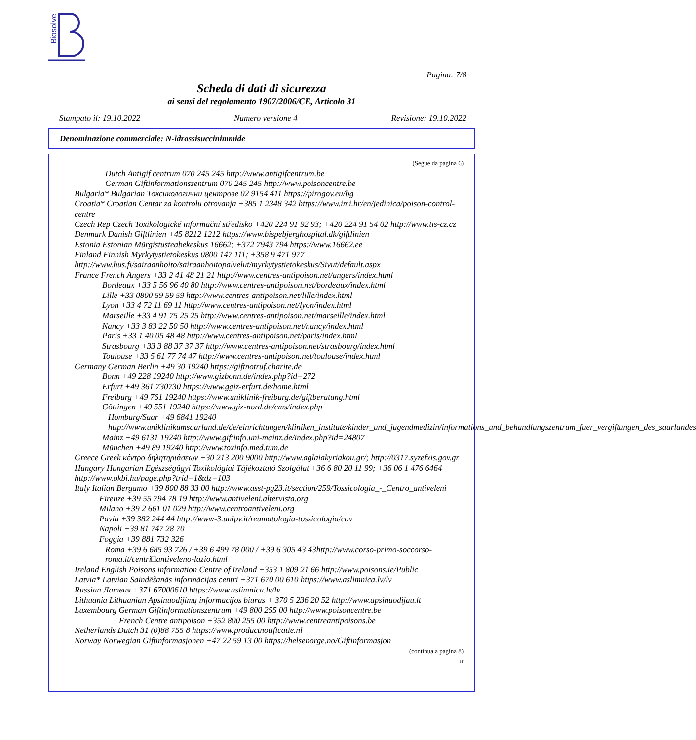Biosolve
Pagina: 7/8
Scheda di dati di sicurezza
ai sensi del regolamento 1907/2006/CE, Articolo 31
Stampato il: 19.10.2022 Numero versione 4 Revisione: 19.10.2022
Denominazione commerciale: N-idrossisuccinimmide
(Segue da pagina 6)
Dutch Antigif centrum 070 245 245 http://www.antigifcentrum.be
German Giftinformationszentrum 070 245 245 http://www.poisoncentre.be
Bulgaria* Bulgarian Токсикологични центрове 02 9154 411 https://pirogov.eu/bg
Croatia* Croatian Centar za kontrolu otrovanja +385 1 2348 342 https://www.imi.hr/en/jedinica/poison-control-centre
Czech Rep Czech Toxikologické informační středisko +420 224 91 92 93; +420 224 91 54 02 http://www.tis-cz.cz
Denmark Danish Giftlinien +45 8212 1212 https://www.bispebjerghospital.dk/giftlinien
Estonia Estonian Mürgistusteabekeskus 16662; +372 7943 794 https://www.16662.ee
Finland Finnish Myrkytystietokeskus 0800 147 111; +358 9 471 977 http://www.hus.fi/sairaanhoito/sairaanhoitopalvelut/myrkytystietokeskus/Sivut/default.aspx
France French Angers +33 2 41 48 21 21 http://www.centres-antipoison.net/angers/index.html
Bordeaux +33 5 56 96 40 80 http://www.centres-antipoison.net/bordeaux/index.html
Lille +33 0800 59 59 59 http://www.centres-antipoison.net/lille/index.html
Lyon +33 4 72 11 69 11 http://www.centres-antipoison.net/lyon/index.html
Marseille +33 4 91 75 25 25 http://www.centres-antipoison.net/marseille/index.html
Nancy +33 3 83 22 50 50 http://www.centres-antipoison.net/nancy/index.html
Paris +33 1 40 05 48 48 http://www.centres-antipoison.net/paris/index.html
Strasbourg +33 3 88 37 37 37 http://www.centres-antipoison.net/strasbourg/index.html
Toulouse +33 5 61 77 74 47 http://www.centres-antipoison.net/toulouse/index.html
Germany German Berlin +49 30 19240 https://giftnotruf.charite.de
Bonn +49 228 19240 http://www.gizbonn.de/index.php?id=272
Erfurt +49 361 730730 https://www.ggiz-erfurt.de/home.html
Freiburg +49 761 19240 https://www.uniklinik-freiburg.de/giftberatung.html
Göttingen +49 551 19240 https://www.giz-nord.de/cms/index.php
Homburg/Saar +49 6841 19240 http://www.uniklinikumsaarland.de/de/einrichtungen/kliniken_institute/kinder_und_jugendmedizin/informations_und_behandlungszentrum_fuer_vergiftungen_des_saarlandes
Mainz +49 6131 19240 http://www.giftinfo.uni-mainz.de/index.php?id=24807
München +49 89 19240 http://www.toxinfo.med.tum.de
Greece Greek κέντρο δηλητηριάσεων +30 213 200 9000 http://www.aglaiakyriakou.gr/; http://0317.syzefxis.gov.gr
Hungary Hungarian Egészségügyi Toxikológiai Tájékoztató Szolgálat +36 6 80 20 11 99; +36 06 1 476 6464 http://www.okbi.hu/page.php?trid=1&dz=103
Italy Italian Bergamo +39 800 88 33 00 http://www.asst-pg23.it/section/259/Tossicologia_-_Centro_antiveleni
Firenze +39 55 794 78 19 http://www.antiveleni.altervista.org
Milano +39 2 661 01 029 http://www.centroantiveleni.org
Pavia +39 382 244 44 http://www-3.unipv.it/reumatologia-tossicologia/cav
Napoli +39 81 747 28 70
Foggia +39 881 732 326
Roma +39 6 685 93 726 / +39 6 499 78 000 / +39 6 305 43 43http://www.corso-primo-soccorso-roma.it/centri□antiveleno-lazio.html
Ireland English Poisons information Centre of Ireland +353 1 809 21 66 http://www.poisons.ie/Public
Latvia* Latvian Saindēšanās informācijas centri +371 670 00 610 https://www.aslimnica.lv/lv
Russian Латвия +371 67000610 https://www.aslimnica.lv/lv
Lithuania Lithuanian Apsinuodijimų informacijos biuras + 370 5 236 20 52 http://www.apsinuodijau.lt
Luxembourg German Giftinformationszentrum +49 800 255 00 http://www.poisoncentre.be
French Centre antipoison +352 800 255 00 http://www.centreantipoisons.be
Netherlands Dutch 31 (0)88 755 8 https://www.productnotificatie.nl
Norway Norwegian Giftinformasjonen +47 22 59 13 00 https://helsenorge.no/Giftinformasjon
(continua a pagina 8)
IT